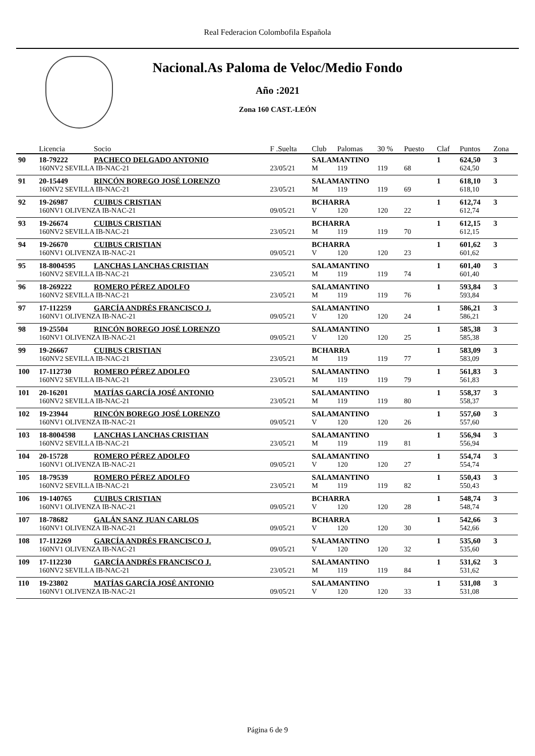Real Federacion Colombofila Española
Nacional.As Paloma de Veloc/Medio Fondo
Año :2021
Zona 160 CAST.-LEÓN
| | Licencia | Socio | F .Suelta | Club | Palomas | 30 % | Puesto | Claf | Puntos | Zona |
| --- | --- | --- | --- | --- | --- | --- | --- | --- | --- | --- |
| 90 | 18-79222 | PACHECO DELGADO ANTONIO | | SALAMANTINO | | | | 1 | 624,50 | 3 |
| | 160NV2 SEVILLA IB-NAC-21 | | 23/05/21 | M | 119 | 119 | 68 | | 624,50 | |
| 91 | 20-15449 | RINCÓN BOREGO JOSÉ LORENZO | | SALAMANTINO | | | | 1 | 618,10 | 3 |
| | 160NV2 SEVILLA IB-NAC-21 | | 23/05/21 | M | 119 | 119 | 69 | | 618,10 | |
| 92 | 19-26987 | CUIBUS CRISTIAN | | BCHARRA | | | | 1 | 612,74 | 3 |
| | 160NV1 OLIVENZA IB-NAC-21 | | 09/05/21 | V | 120 | 120 | 22 | | 612,74 | |
| 93 | 19-26674 | CUIBUS CRISTIAN | | BCHARRA | | | | 1 | 612,15 | 3 |
| | 160NV2 SEVILLA IB-NAC-21 | | 23/05/21 | M | 119 | 119 | 70 | | 612,15 | |
| 94 | 19-26670 | CUIBUS CRISTIAN | | BCHARRA | | | | 1 | 601,62 | 3 |
| | 160NV1 OLIVENZA IB-NAC-21 | | 09/05/21 | V | 120 | 120 | 23 | | 601,62 | |
| 95 | 18-8004595 | LANCHAS LANCHAS CRISTIAN | | SALAMANTINO | | | | 1 | 601,40 | 3 |
| | 160NV2 SEVILLA IB-NAC-21 | | 23/05/21 | M | 119 | 119 | 74 | | 601,40 | |
| 96 | 18-269222 | ROMERO PÉREZ ADOLFO | | SALAMANTINO | | | | 1 | 593,84 | 3 |
| | 160NV2 SEVILLA IB-NAC-21 | | 23/05/21 | M | 119 | 119 | 76 | | 593,84 | |
| 97 | 17-112259 | GARCÍA ANDRÉS FRANCISCO J. | | SALAMANTINO | | | | 1 | 586,21 | 3 |
| | 160NV1 OLIVENZA IB-NAC-21 | | 09/05/21 | V | 120 | 120 | 24 | | 586,21 | |
| 98 | 19-25504 | RINCÓN BOREGO JOSÉ LORENZO | | SALAMANTINO | | | | 1 | 585,38 | 3 |
| | 160NV1 OLIVENZA IB-NAC-21 | | 09/05/21 | V | 120 | 120 | 25 | | 585,38 | |
| 99 | 19-26667 | CUIBUS CRISTIAN | | BCHARRA | | | | 1 | 583,09 | 3 |
| | 160NV2 SEVILLA IB-NAC-21 | | 23/05/21 | M | 119 | 119 | 77 | | 583,09 | |
| 100 | 17-112730 | ROMERO PÉREZ ADOLFO | | SALAMANTINO | | | | 1 | 561,83 | 3 |
| | 160NV2 SEVILLA IB-NAC-21 | | 23/05/21 | M | 119 | 119 | 79 | | 561,83 | |
| 101 | 20-16201 | MATÍAS GARCÍA JOSÉ ANTONIO | | SALAMANTINO | | | | 1 | 558,37 | 3 |
| | 160NV2 SEVILLA IB-NAC-21 | | 23/05/21 | M | 119 | 119 | 80 | | 558,37 | |
| 102 | 19-23944 | RINCÓN BOREGO JOSÉ LORENZO | | SALAMANTINO | | | | 1 | 557,60 | 3 |
| | 160NV1 OLIVENZA IB-NAC-21 | | 09/05/21 | V | 120 | 120 | 26 | | 557,60 | |
| 103 | 18-8004598 | LANCHAS LANCHAS CRISTIAN | | SALAMANTINO | | | | 1 | 556,94 | 3 |
| | 160NV2 SEVILLA IB-NAC-21 | | 23/05/21 | M | 119 | 119 | 81 | | 556,94 | |
| 104 | 20-15728 | ROMERO PÉREZ ADOLFO | | SALAMANTINO | | | | 1 | 554,74 | 3 |
| | 160NV1 OLIVENZA IB-NAC-21 | | 09/05/21 | V | 120 | 120 | 27 | | 554,74 | |
| 105 | 18-79539 | ROMERO PÉREZ ADOLFO | | SALAMANTINO | | | | 1 | 550,43 | 3 |
| | 160NV2 SEVILLA IB-NAC-21 | | 23/05/21 | M | 119 | 119 | 82 | | 550,43 | |
| 106 | 19-140765 | CUIBUS CRISTIAN | | BCHARRA | | | | 1 | 548,74 | 3 |
| | 160NV1 OLIVENZA IB-NAC-21 | | 09/05/21 | V | 120 | 120 | 28 | | 548,74 | |
| 107 | 18-78682 | GALÁN SANZ JUAN CARLOS | | BCHARRA | | | | 1 | 542,66 | 3 |
| | 160NV1 OLIVENZA IB-NAC-21 | | 09/05/21 | V | 120 | 120 | 30 | | 542,66 | |
| 108 | 17-112269 | GARCÍA ANDRÉS FRANCISCO J. | | SALAMANTINO | | | | 1 | 535,60 | 3 |
| | 160NV1 OLIVENZA IB-NAC-21 | | 09/05/21 | V | 120 | 120 | 32 | | 535,60 | |
| 109 | 17-112230 | GARCÍA ANDRÉS FRANCISCO J. | | SALAMANTINO | | | | 1 | 531,62 | 3 |
| | 160NV2 SEVILLA IB-NAC-21 | | 23/05/21 | M | 119 | 119 | 84 | | 531,62 | |
| 110 | 19-23802 | MATÍAS GARCÍA JOSÉ ANTONIO | | SALAMANTINO | | | | 1 | 531,08 | 3 |
| | 160NV1 OLIVENZA IB-NAC-21 | | 09/05/21 | V | 120 | 120 | 33 | | 531,08 | |
Página 6 de 9